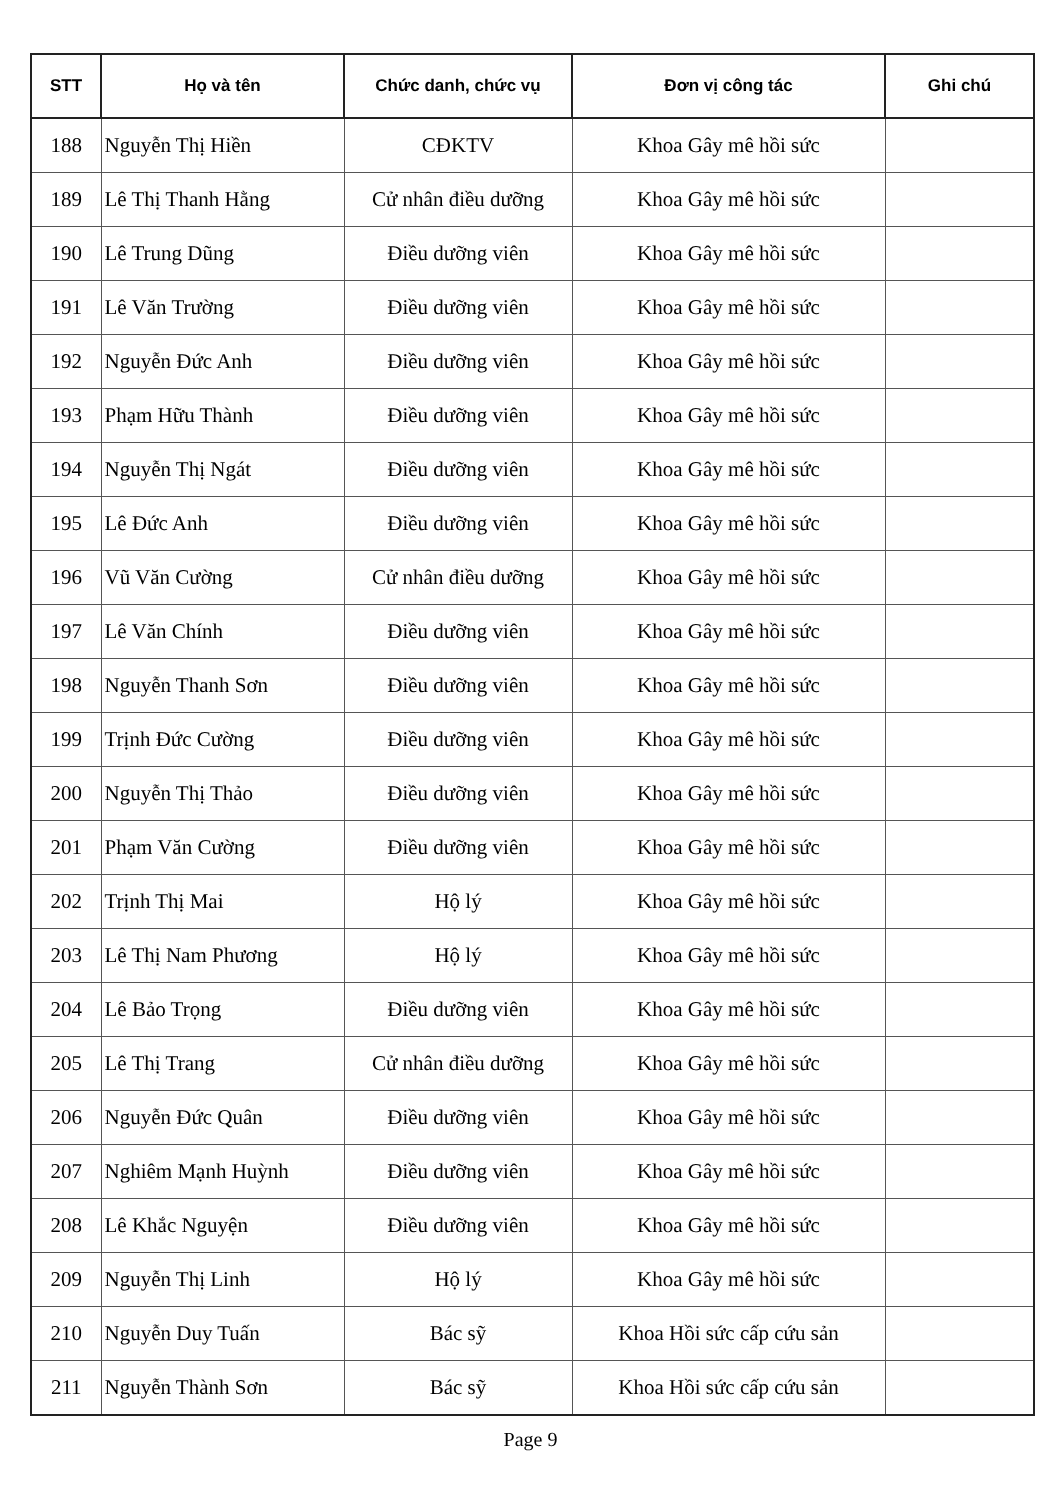| STT | Họ và tên | Chức danh, chức vụ | Đơn vị công tác | Ghi chú |
| --- | --- | --- | --- | --- |
| 188 | Nguyễn Thị Hiền | CĐKTV | Khoa Gây mê hồi sức | |
| 189 | Lê Thị Thanh Hằng | Cử nhân điều dưỡng | Khoa Gây mê hồi sức | |
| 190 | Lê Trung Dũng | Điều dưỡng viên | Khoa Gây mê hồi sức | |
| 191 | Lê Văn Trường | Điều dưỡng viên | Khoa Gây mê hồi sức | |
| 192 | Nguyễn Đức Anh | Điều dưỡng viên | Khoa Gây mê hồi sức | |
| 193 | Phạm Hữu Thành | Điều dưỡng viên | Khoa Gây mê hồi sức | |
| 194 | Nguyễn Thị Ngát | Điều dưỡng viên | Khoa Gây mê hồi sức | |
| 195 | Lê Đức Anh | Điều dưỡng viên | Khoa Gây mê hồi sức | |
| 196 | Vũ Văn Cường | Cử nhân điều dưỡng | Khoa Gây mê hồi sức | |
| 197 | Lê Văn Chính | Điều dưỡng viên | Khoa Gây mê hồi sức | |
| 198 | Nguyễn Thanh Sơn | Điều dưỡng viên | Khoa Gây mê hồi sức | |
| 199 | Trịnh Đức Cường | Điều dưỡng viên | Khoa Gây mê hồi sức | |
| 200 | Nguyễn Thị Thảo | Điều dưỡng viên | Khoa Gây mê hồi sức | |
| 201 | Phạm Văn Cường | Điều dưỡng viên | Khoa Gây mê hồi sức | |
| 202 | Trịnh Thị Mai | Hộ lý | Khoa Gây mê hồi sức | |
| 203 | Lê Thị Nam Phương | Hộ lý | Khoa Gây mê hồi sức | |
| 204 | Lê Bảo Trọng | Điều dưỡng viên | Khoa Gây mê hồi sức | |
| 205 | Lê Thị Trang | Cử nhân điều dưỡng | Khoa Gây mê hồi sức | |
| 206 | Nguyễn Đức Quân | Điều dưỡng viên | Khoa Gây mê hồi sức | |
| 207 | Nghiêm Mạnh Huỳnh | Điều dưỡng viên | Khoa Gây mê hồi sức | |
| 208 | Lê Khắc Nguyện | Điều dưỡng viên | Khoa Gây mê hồi sức | |
| 209 | Nguyễn Thị Linh | Hộ lý | Khoa Gây mê hồi sức | |
| 210 | Nguyễn Duy Tuấn | Bác sỹ | Khoa Hồi sức cấp cứu sản | |
| 211 | Nguyễn Thành Sơn | Bác sỹ | Khoa Hồi sức cấp cứu sản | |
Page 9